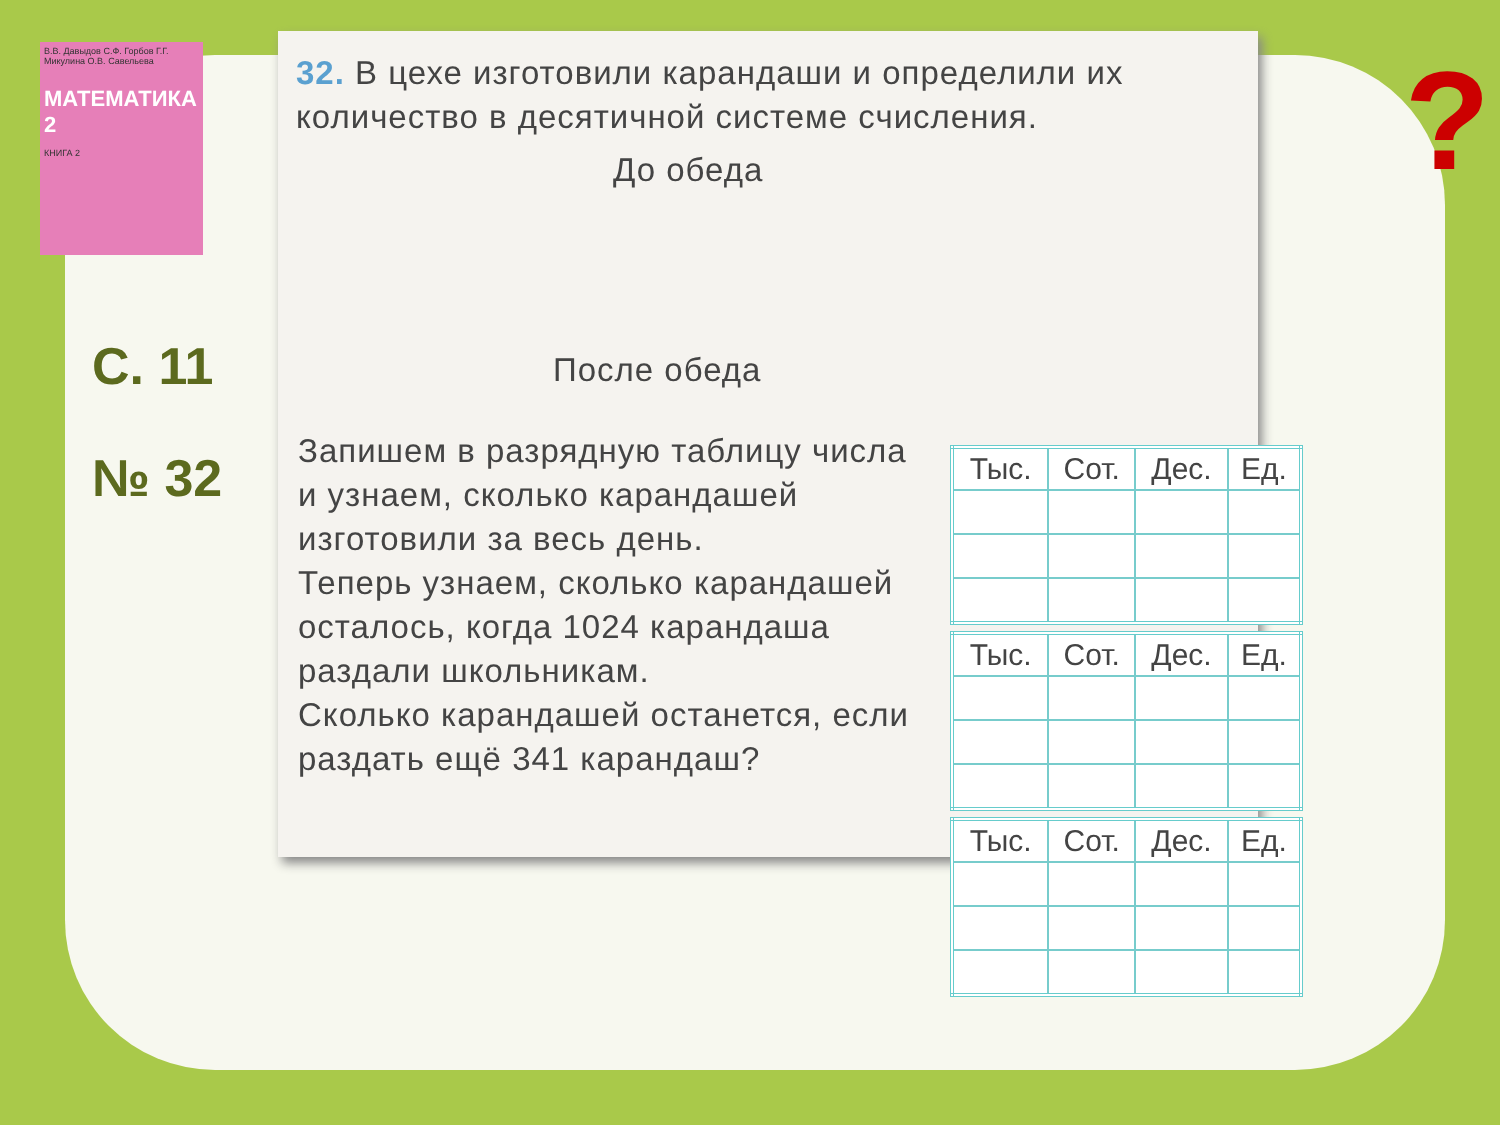В.В. Давыдов С.Ф. Горбов Г.Г. Микулина О.В. Савельева
МАТЕМАТИКА 2
КНИГА 2
С. 11
№ 32
?
32. В цехе изготовили карандаши и определили их количество в десятичной системе счисления.
До обеда
После обеда
Запишем в разрядную таблицу числа и узнаем, сколько карандашей изготовили за весь день.
Теперь узнаем, сколько карандашей осталось, когда 1024 карандаша раздали школьникам.
Сколько карандашей останется, если раздать ещё 341 карандаш?
| Тыс. | Сот. | Дес. | Ед. |
| --- | --- | --- | --- |
| Тыс. | Сот. | Дес. | Ед. |
| --- | --- | --- | --- |
| Тыс. | Сот. | Дес. | Ед. |
| --- | --- | --- | --- |